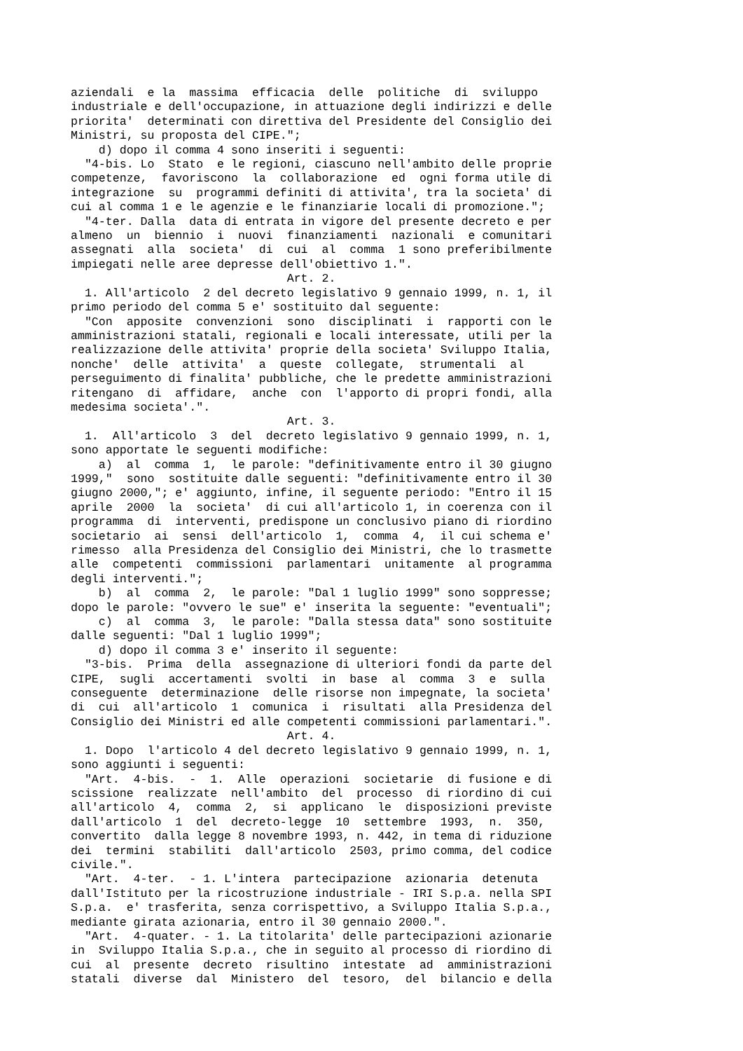aziendali e la massima efficacia delle politiche di sviluppo industriale e dell'occupazione, in attuazione degli indirizzi e delle priorita' determinati con direttiva del Presidente del Consiglio dei Ministri, su proposta del CIPE."; d) dopo il comma 4 sono inseriti i seguenti: "4-bis. Lo Stato e le regioni, ciascuno nell'ambito delle proprie competenze, favoriscono la collaborazione ed ogni forma utile di integrazione su programmi definiti di attivita', tra la societa' di cui al comma 1 e le agenzie e le finanziarie locali di promozione."; "4-ter. Dalla data di entrata in vigore del presente decreto e per almeno un biennio i nuovi finanziamenti nazionali e comunitari assegnati alla societa' di cui al comma 1 sono preferibilmente impiegati nelle aree depresse dell'obiettivo 1.". Art. 2. 1. All'articolo 2 del decreto legislativo 9 gennaio 1999, n. 1, il primo periodo del comma 5 e' sostituito dal seguente: "Con apposite convenzioni sono disciplinati i rapporti con le amministrazioni statali, regionali e locali interessate, utili per la realizzazione delle attivita' proprie della societa' Sviluppo Italia, nonche' delle attivita' a queste collegate, strumentali al perseguimento di finalita' pubbliche, che le predette amministrazioni ritengano di affidare, anche con l'apporto di propri fondi, alla medesima societa'.". Art. 3. 1. All'articolo 3 del decreto legislativo 9 gennaio 1999, n. 1, sono apportate le seguenti modifiche: a) al comma 1, le parole: "definitivamente entro il 30 giugno 1999," sono sostituite dalle seguenti: "definitivamente entro il 30 giugno 2000,"; e' aggiunto, infine, il seguente periodo: "Entro il 15 aprile 2000 la societa' di cui all'articolo 1, in coerenza con il programma di interventi, predispone un conclusivo piano di riordino societario ai sensi dell'articolo 1, comma 4, il cui schema e' rimesso alla Presidenza del Consiglio dei Ministri, che lo trasmette alle competenti commissioni parlamentari unitamente al programma degli interventi."; b) al comma 2, le parole: "Dal 1 luglio 1999" sono soppresse; dopo le parole: "ovvero le sue" e' inserita la seguente: "eventuali"; c) al comma 3, le parole: "Dalla stessa data" sono sostituite dalle seguenti: "Dal 1 luglio 1999"; d) dopo il comma 3 e' inserito il seguente: "3-bis. Prima della assegnazione di ulteriori fondi da parte del CIPE, sugli accertamenti svolti in base al comma 3 e sulla conseguente determinazione delle risorse non impegnate, la societa' di cui all'articolo 1 comunica i risultati alla Presidenza del Consiglio dei Ministri ed alle competenti commissioni parlamentari.". Art. 4. 1. Dopo l'articolo 4 del decreto legislativo 9 gennaio 1999, n. 1, sono aggiunti i seguenti: "Art. 4-bis. - 1. Alle operazioni societarie di fusione e di scissione realizzate nell'ambito del processo di riordino di cui all'articolo 4, comma 2, si applicano le disposizioni previste dall'articolo 1 del decreto-legge 10 settembre 1993, n. 350, convertito dalla legge 8 novembre 1993, n. 442, in tema di riduzione dei termini stabiliti dall'articolo 2503, primo comma, del codice civile.". "Art. 4-ter. - 1. L'intera partecipazione azionaria detenuta dall'Istituto per la ricostruzione industriale - IRI S.p.a. nella SPI S.p.a. e' trasferita, senza corrispettivo, a Sviluppo Italia S.p.a., mediante girata azionaria, entro il 30 gennaio 2000.". "Art. 4-quater. - 1. La titolarita' delle partecipazioni azionarie in Sviluppo Italia S.p.a., che in seguito al processo di riordino di cui al presente decreto risultino intestate ad amministrazioni statali diverse dal Ministero del tesoro, del bilancio e della